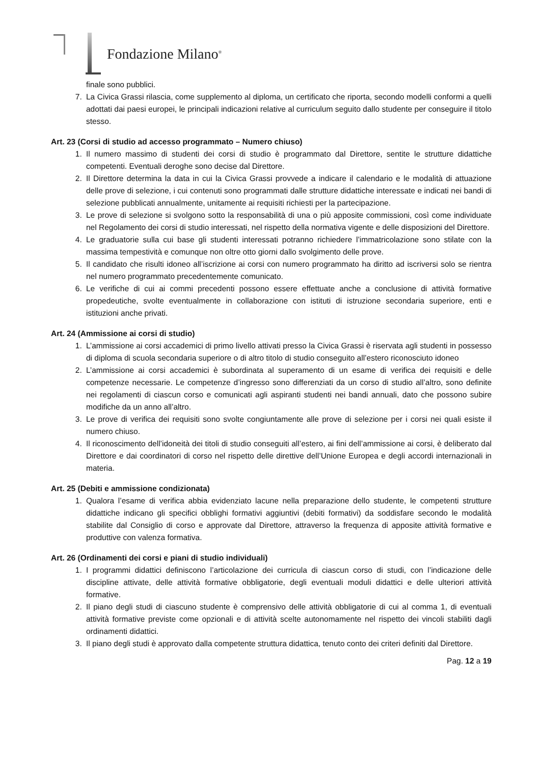Fondazione Milano<sup>®</sup>
finale sono pubblici.
7. La Civica Grassi rilascia, come supplemento al diploma, un certificato che riporta, secondo modelli conformi a quelli adottati dai paesi europei, le principali indicazioni relative al curriculum seguito dallo studente per conseguire il titolo stesso.
Art. 23 (Corsi di studio ad accesso programmato – Numero chiuso)
1. Il numero massimo di studenti dei corsi di studio è programmato dal Direttore, sentite le strutture didattiche competenti. Eventuali deroghe sono decise dal Direttore.
2. Il Direttore determina la data in cui la Civica Grassi provvede a indicare il calendario e le modalità di attuazione delle prove di selezione, i cui contenuti sono programmati dalle strutture didattiche interessate e indicati nei bandi di selezione pubblicati annualmente, unitamente ai requisiti richiesti per la partecipazione.
3. Le prove di selezione si svolgono sotto la responsabilità di una o più apposite commissioni, così come individuate nel Regolamento dei corsi di studio interessati, nel rispetto della normativa vigente e delle disposizioni del Direttore.
4. Le graduatorie sulla cui base gli studenti interessati potranno richiedere l’immatricolazione sono stilate con la massima tempestività e comunque non oltre otto giorni dallo svolgimento delle prove.
5. Il candidato che risulti idoneo all’iscrizione ai corsi con numero programmato ha diritto ad iscriversi solo se rientra nel numero programmato precedentemente comunicato.
6. Le verifiche di cui ai commi precedenti possono essere effettuate anche a conclusione di attività formative propedeutiche, svolte eventualmente in collaborazione con istituti di istruzione secondaria superiore, enti e istituzioni anche privati.
Art. 24 (Ammissione ai corsi di studio)
1. L’ammissione ai corsi accademici di primo livello attivati presso la Civica Grassi è riservata agli studenti in possesso di diploma di scuola secondaria superiore o di altro titolo di studio conseguito all’estero riconosciuto idoneo
2. L’ammissione ai corsi accademici è subordinata al superamento di un esame di verifica dei requisiti e delle competenze necessarie. Le competenze d’ingresso sono differenziati da un corso di studio all’altro, sono definite nei regolamenti di ciascun corso e comunicati agli aspiranti studenti nei bandi annuali, dato che possono subire modifiche da un anno all’altro.
3. Le prove di verifica dei requisiti sono svolte congiuntamente alle prove di selezione per i corsi nei quali esiste il numero chiuso.
4. Il riconoscimento dell’idoneità dei titoli di studio conseguiti all’estero, ai fini dell’ammissione ai corsi, è deliberato dal Direttore e dai coordinatori di corso nel rispetto delle direttive dell’Unione Europea e degli accordi internazionali in materia.
Art. 25 (Debiti e ammissione condizionata)
1. Qualora l’esame di verifica abbia evidenziato lacune nella preparazione dello studente, le competenti strutture didattiche indicano gli specifici obblighi formativi aggiuntivi (debiti formativi) da soddisfare secondo le modalità stabilite dal Consiglio di corso e approvate dal Direttore, attraverso la frequenza di apposite attività formative e produttive con valenza formativa.
Art. 26 (Ordinamenti dei corsi e piani di studio individuali)
1. I programmi didattici definiscono l’articolazione dei curricula di ciascun corso di studi, con l’indicazione delle discipline attivate, delle attività formative obbligatorie, degli eventuali moduli didattici e delle ulteriori attività formative.
2. Il piano degli studi di ciascuno studente è comprensivo delle attività obbligatorie di cui al comma 1, di eventuali attività formative previste come opzionali e di attività scelte autonomamente nel rispetto dei vincoli stabiliti dagli ordinamenti didattici.
3. Il piano degli studi è approvato dalla competente struttura didattica, tenuto conto dei criteri definiti dal Direttore.
Pag. 12 a 19